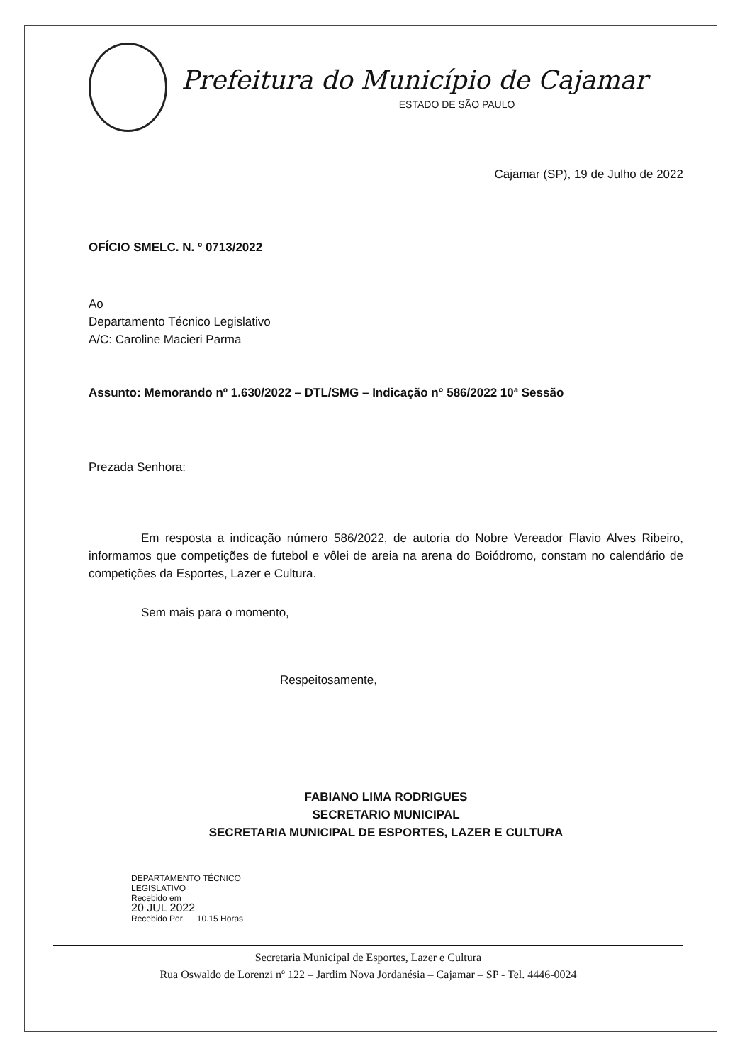Prefeitura do Município de Cajamar
ESTADO DE SÃO PAULO
Cajamar (SP), 19 de Julho de 2022
OFÍCIO SMELC. N. º 0713/2022
Ao
Departamento Técnico Legislativo
A/C: Caroline Macieri Parma
Assunto: Memorando nº 1.630/2022 – DTL/SMG – Indicação n° 586/2022 10ª Sessão
Prezada Senhora:
Em resposta a indicação número 586/2022, de autoria do Nobre Vereador Flavio Alves Ribeiro, informamos que competições de futebol e vôlei de areia na arena do Boiódromo, constam no calendário de competições da Esportes, Lazer e Cultura.
Sem mais para o momento,
Respeitosamente,
FABIANO LIMA RODRIGUES
SECRETARIO MUNICIPAL
SECRETARIA MUNICIPAL DE ESPORTES, LAZER E CULTURA
DEPARTAMENTO TÉCNICO
LEGISLATIVO
Recebido em
20 JUL 2022
Recebido Por 10.15 Horas
Secretaria Municipal de Esportes, Lazer e Cultura
Rua Oswaldo de Lorenzi nº 122 – Jardim Nova Jordanésia – Cajamar – SP - Tel. 4446-0024